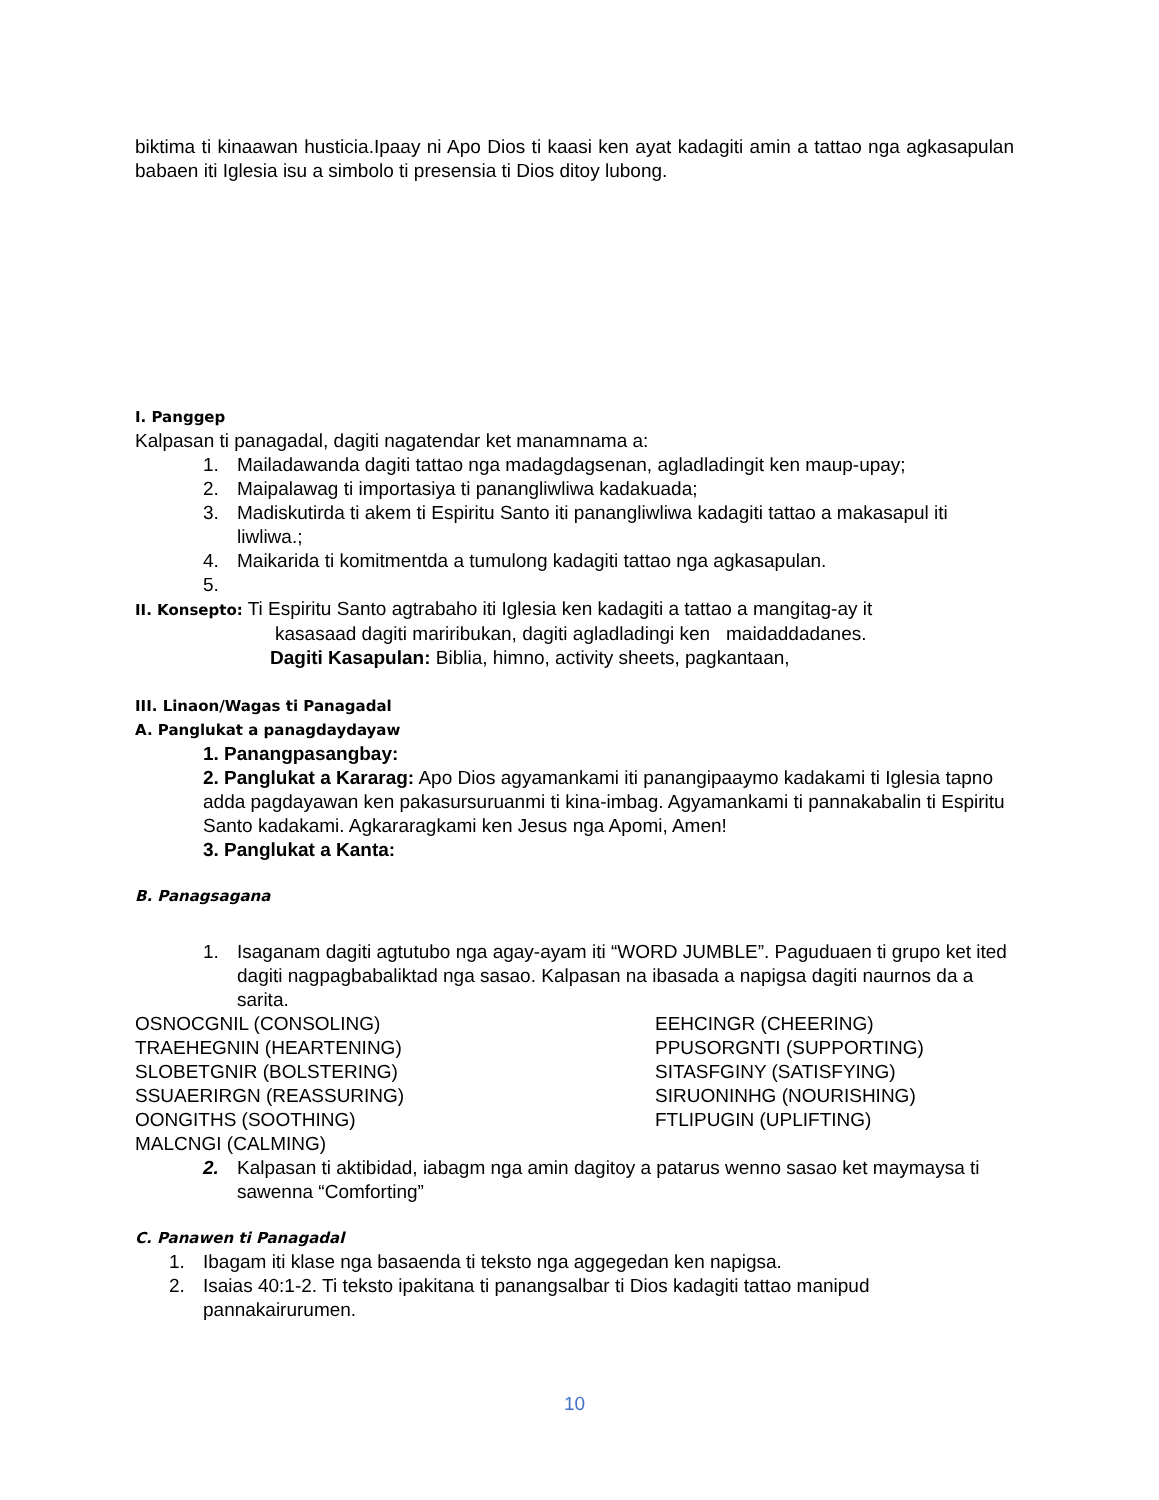biktima ti kinaawan husticia.Ipaay ni Apo Dios ti kaasi ken ayat kadagiti amin a tattao nga agkasapulan babaen iti Iglesia isu a simbolo ti presensia ti Dios ditoy lubong.
I. Panggep
Kalpasan ti panagadal, dagiti nagatendar ket manamnama a:
1. Mailadawanda dagiti tattao nga madagdagsenan, agladladingit ken maup-upay;
2. Maipalawag ti importasiya ti panangliwliwa kadakuada;
3. Madiskutirda ti akem ti Espiritu Santo iti panangliwliwa kadagiti tattao a makasapul iti liwliwa.;
4. Maikarida ti komitmentda a tumulong kadagiti tattao nga agkasapulan.
5.
II. Konsepto: Ti Espiritu Santo agtrabaho iti Iglesia ken kadagiti a tattao a mangitag-ay it
kasasaad dagiti mariribukan, dagiti agladladingi ken maidaddadanes.
Dagiti Kasapulan: Biblia, himno, activity sheets, pagkantaan,
III. Linaon/Wagas ti Panagadal
A. Panglukat a panagdaydayaw
1. Panangpasangbay:
2. Panglukat a Kararag: Apo Dios agyamankami iti panangipaaymo kadakami ti Iglesia tapno adda pagdayawan ken pakasursuruanmi ti kina-imbag. Agyamankami ti pannakabalin ti Espiritu Santo kadakami. Agkararagkami ken Jesus nga Apomi, Amen!
3. Panglukat a Kanta:
B. Panagsagana
1. Isaganam dagiti agtutubo nga agay-ayam iti “WORD JUMBLE”. Paguduaen ti grupo ket ited dagiti nagpagbabaliktad nga sasao. Kalpasan na ibasada a napigsa dagiti naurnos da a sarita.
OSNOCGNIL (CONSOLING) EEHCINGR (CHEERING) TRAEHEGNIN (HEARTENING) PPUSORGNTI (SUPPORTING) SLOBETGNIR (BOLSTERING) SITASFGINY (SATISFYING) SSUAERIRGN (REASSURING) SIRUONINHG (NOURISHING) OONGITHS (SOOTHING) FTLIPUGIN (UPLIFTING) MALCNGI (CALMING)
2. Kalpasan ti aktibidad, iabagm nga amin dagitoy a patarus wenno sasao ket maymaysa ti sawenna “Comforting”
C. Panawen ti Panagadal
1. Ibagam iti klase nga basaenda ti teksto nga aggegedan ken napigsa.
2. Isaias 40:1-2. Ti teksto ipakitana ti panangsalbar ti Dios kadagiti tattao manipud pannakairurumen.
10